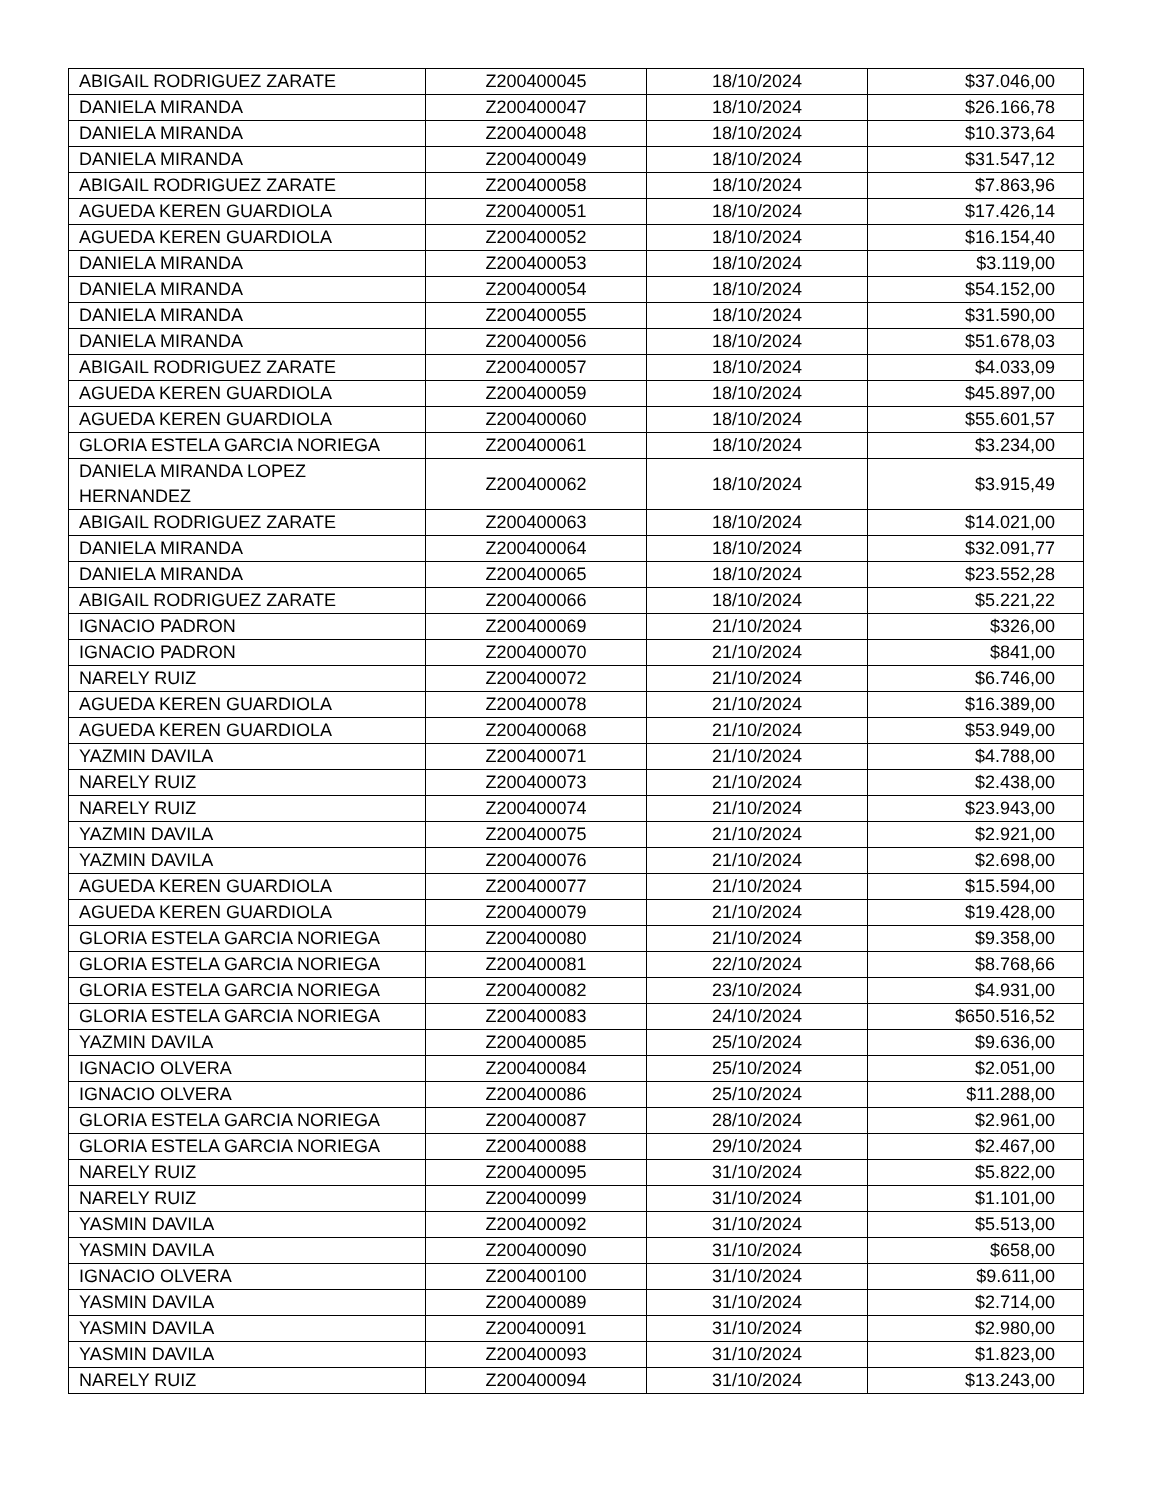| ABIGAIL RODRIGUEZ ZARATE | Z200400045 | 18/10/2024 | $37.046,00 |
| DANIELA MIRANDA | Z200400047 | 18/10/2024 | $26.166,78 |
| DANIELA MIRANDA | Z200400048 | 18/10/2024 | $10.373,64 |
| DANIELA MIRANDA | Z200400049 | 18/10/2024 | $31.547,12 |
| ABIGAIL RODRIGUEZ ZARATE | Z200400058 | 18/10/2024 | $7.863,96 |
| AGUEDA KEREN GUARDIOLA | Z200400051 | 18/10/2024 | $17.426,14 |
| AGUEDA KEREN GUARDIOLA | Z200400052 | 18/10/2024 | $16.154,40 |
| DANIELA MIRANDA | Z200400053 | 18/10/2024 | $3.119,00 |
| DANIELA MIRANDA | Z200400054 | 18/10/2024 | $54.152,00 |
| DANIELA MIRANDA | Z200400055 | 18/10/2024 | $31.590,00 |
| DANIELA MIRANDA | Z200400056 | 18/10/2024 | $51.678,03 |
| ABIGAIL RODRIGUEZ ZARATE | Z200400057 | 18/10/2024 | $4.033,09 |
| AGUEDA KEREN GUARDIOLA | Z200400059 | 18/10/2024 | $45.897,00 |
| AGUEDA KEREN GUARDIOLA | Z200400060 | 18/10/2024 | $55.601,57 |
| GLORIA ESTELA GARCIA NORIEGA | Z200400061 | 18/10/2024 | $3.234,00 |
| DANIELA MIRANDA LOPEZ HERNANDEZ | Z200400062 | 18/10/2024 | $3.915,49 |
| ABIGAIL RODRIGUEZ ZARATE | Z200400063 | 18/10/2024 | $14.021,00 |
| DANIELA MIRANDA | Z200400064 | 18/10/2024 | $32.091,77 |
| DANIELA MIRANDA | Z200400065 | 18/10/2024 | $23.552,28 |
| ABIGAIL RODRIGUEZ ZARATE | Z200400066 | 18/10/2024 | $5.221,22 |
| IGNACIO PADRON | Z200400069 | 21/10/2024 | $326,00 |
| IGNACIO PADRON | Z200400070 | 21/10/2024 | $841,00 |
| NARELY RUIZ | Z200400072 | 21/10/2024 | $6.746,00 |
| AGUEDA KEREN GUARDIOLA | Z200400078 | 21/10/2024 | $16.389,00 |
| AGUEDA KEREN GUARDIOLA | Z200400068 | 21/10/2024 | $53.949,00 |
| YAZMIN DAVILA | Z200400071 | 21/10/2024 | $4.788,00 |
| NARELY RUIZ | Z200400073 | 21/10/2024 | $2.438,00 |
| NARELY RUIZ | Z200400074 | 21/10/2024 | $23.943,00 |
| YAZMIN DAVILA | Z200400075 | 21/10/2024 | $2.921,00 |
| YAZMIN DAVILA | Z200400076 | 21/10/2024 | $2.698,00 |
| AGUEDA KEREN GUARDIOLA | Z200400077 | 21/10/2024 | $15.594,00 |
| AGUEDA KEREN GUARDIOLA | Z200400079 | 21/10/2024 | $19.428,00 |
| GLORIA ESTELA GARCIA NORIEGA | Z200400080 | 21/10/2024 | $9.358,00 |
| GLORIA ESTELA GARCIA NORIEGA | Z200400081 | 22/10/2024 | $8.768,66 |
| GLORIA ESTELA GARCIA NORIEGA | Z200400082 | 23/10/2024 | $4.931,00 |
| GLORIA ESTELA GARCIA NORIEGA | Z200400083 | 24/10/2024 | $650.516,52 |
| YAZMIN DAVILA | Z200400085 | 25/10/2024 | $9.636,00 |
| IGNACIO OLVERA | Z200400084 | 25/10/2024 | $2.051,00 |
| IGNACIO OLVERA | Z200400086 | 25/10/2024 | $11.288,00 |
| GLORIA ESTELA GARCIA NORIEGA | Z200400087 | 28/10/2024 | $2.961,00 |
| GLORIA ESTELA GARCIA NORIEGA | Z200400088 | 29/10/2024 | $2.467,00 |
| NARELY RUIZ | Z200400095 | 31/10/2024 | $5.822,00 |
| NARELY RUIZ | Z200400099 | 31/10/2024 | $1.101,00 |
| YASMIN DAVILA | Z200400092 | 31/10/2024 | $5.513,00 |
| YASMIN DAVILA | Z200400090 | 31/10/2024 | $658,00 |
| IGNACIO OLVERA | Z200400100 | 31/10/2024 | $9.611,00 |
| YASMIN DAVILA | Z200400089 | 31/10/2024 | $2.714,00 |
| YASMIN DAVILA | Z200400091 | 31/10/2024 | $2.980,00 |
| YASMIN DAVILA | Z200400093 | 31/10/2024 | $1.823,00 |
| NARELY RUIZ | Z200400094 | 31/10/2024 | $13.243,00 |